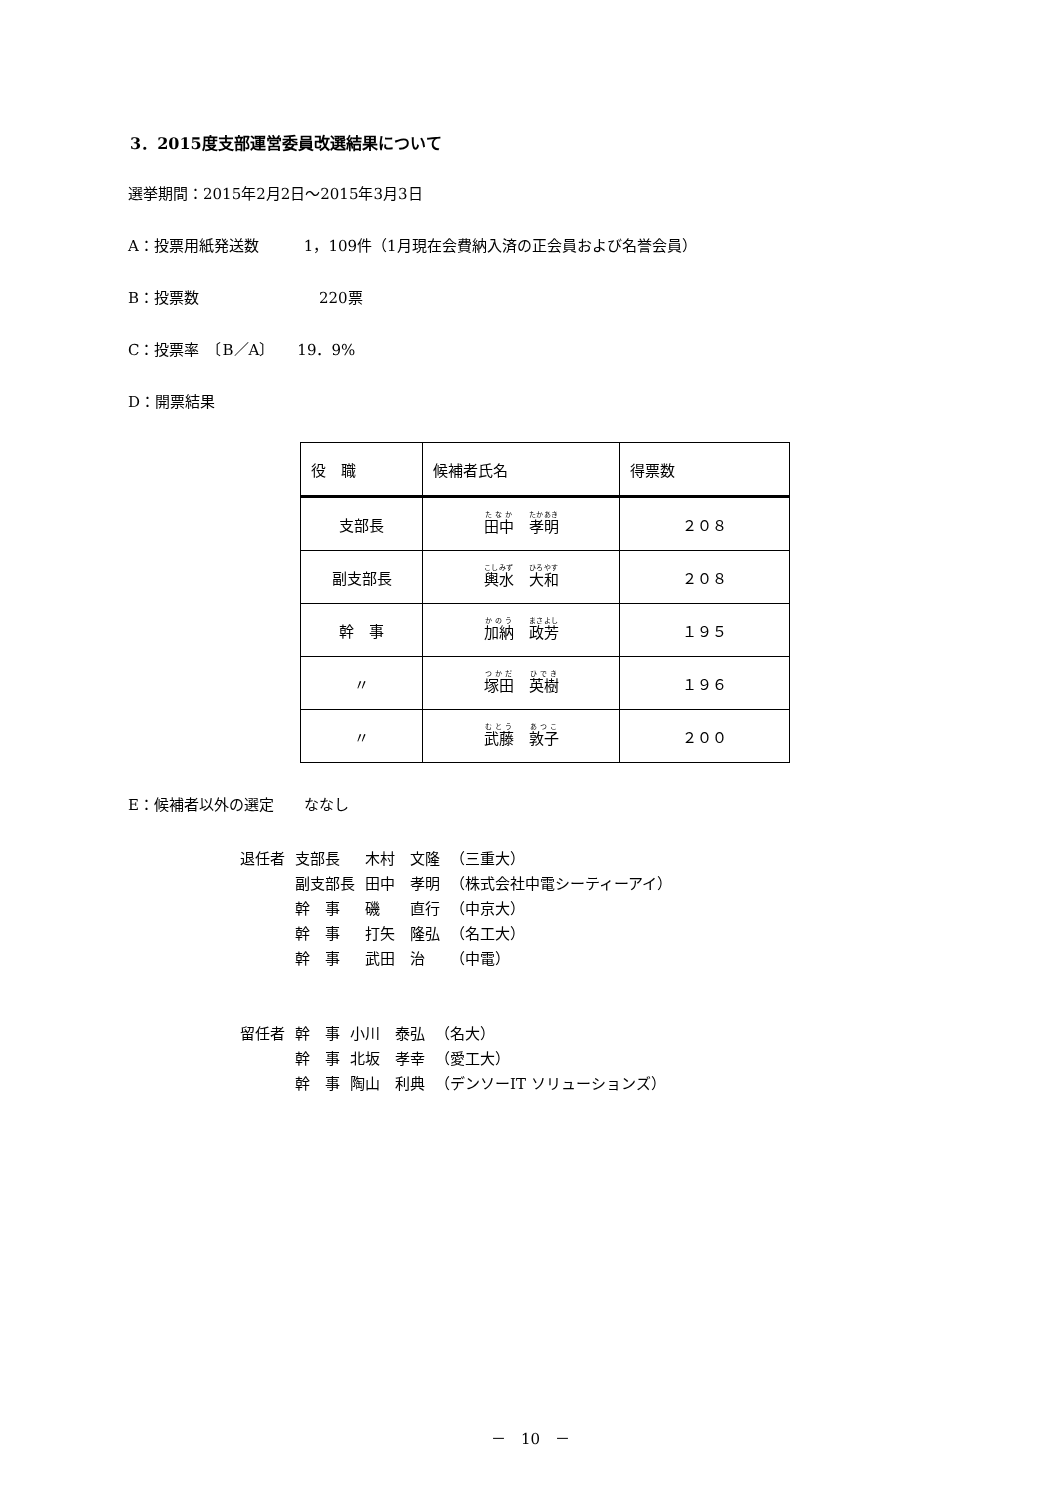3．2015度支部運営委員改選結果について
選挙期間：2015年2月2日～2015年3月3日
A：投票用紙発送数　　　1，109件（1月現在会費納入済の正会員および名誉会員）
B：投票数　　　　　　　　220票
C：投票率　〔B／A〕　　19．9%
D：開票結果
| 役 職 | 候補者氏名 | 得票数 |
| --- | --- | --- |
| 支部長 | 田中 孝明 | ２０８ |
| 副支部長 | 輿水 大和 | ２０８ |
| 幹 事 | 加納 政芳 | １９５ |
| 〃 | 塚田 英樹 | １９６ |
| 〃 | 武藤 敦子 | ２００ |
E：候補者以外の選定　　ななし
| 退任者 | 支部長 | 木村 文隆 | （三重大） |
| | 副支部長 | 田中 孝明 | （株式会社中電シーティーアイ） |
| | 幹 事 | 磯 直行 | （中京大） |
| | 幹 事 | 打矢 隆弘 | （名工大） |
| | 幹 事 | 武田 治 | （中電） |
| 留任者 | 幹 事 | 小川 泰弘 | （名大） |
| | 幹 事 | 北坂 孝幸 | （愛工大） |
| | 幹 事 | 陶山 利典 | （デンソーIT ソリューションズ） |
－　10　－